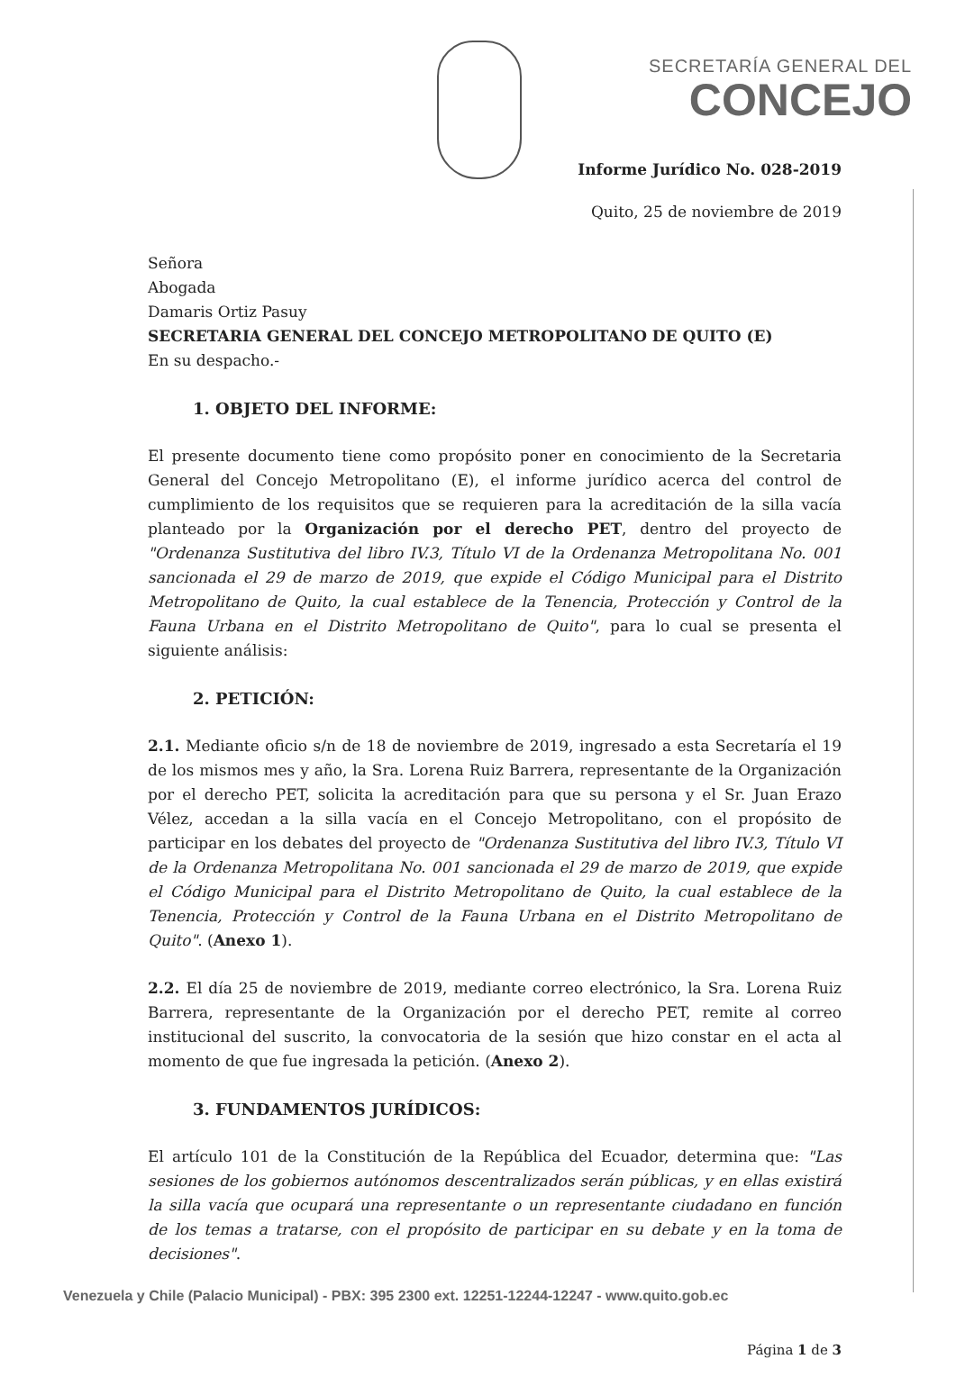SECRETARÍA GENERAL DEL
CONCEJO
Informe Jurídico No. 028-2019
Quito, 25 de noviembre de 2019
Señora
Abogada
Damaris Ortiz Pasuy
SECRETARIA GENERAL DEL CONCEJO METROPOLITANO DE QUITO (E)
En su despacho.-
1. OBJETO DEL INFORME:
El presente documento tiene como propósito poner en conocimiento de la Secretaria General del Concejo Metropolitano (E), el informe jurídico acerca del control de cumplimiento de los requisitos que se requieren para la acreditación de la silla vacía planteado por la Organización por el derecho PET, dentro del proyecto de "Ordenanza Sustitutiva del libro IV.3, Título VI de la Ordenanza Metropolitana No. 001 sancionada el 29 de marzo de 2019, que expide el Código Municipal para el Distrito Metropolitano de Quito, la cual establece de la Tenencia, Protección y Control de la Fauna Urbana en el Distrito Metropolitano de Quito", para lo cual se presenta el siguiente análisis:
2. PETICIÓN:
2.1. Mediante oficio s/n de 18 de noviembre de 2019, ingresado a esta Secretaría el 19 de los mismos mes y año, la Sra. Lorena Ruiz Barrera, representante de la Organización por el derecho PET, solicita la acreditación para que su persona y el Sr. Juan Erazo Vélez, accedan a la silla vacía en el Concejo Metropolitano, con el propósito de participar en los debates del proyecto de "Ordenanza Sustitutiva del libro IV.3, Título VI de la Ordenanza Metropolitana No. 001 sancionada el 29 de marzo de 2019, que expide el Código Municipal para el Distrito Metropolitano de Quito, la cual establece de la Tenencia, Protección y Control de la Fauna Urbana en el Distrito Metropolitano de Quito". (Anexo 1).
2.2. El día 25 de noviembre de 2019, mediante correo electrónico, la Sra. Lorena Ruiz Barrera, representante de la Organización por el derecho PET, remite al correo institucional del suscrito, la convocatoria de la sesión que hizo constar en el acta al momento de que fue ingresada la petición. (Anexo 2).
3. FUNDAMENTOS JURÍDICOS:
El artículo 101 de la Constitución de la República del Ecuador, determina que: "Las sesiones de los gobiernos autónomos descentralizados serán públicas, y en ellas existirá la silla vacía que ocupará una representante o un representante ciudadano en función de los temas a tratarse, con el propósito de participar en su debate y en la toma de decisiones".
Página 1 de 3
Venezuela y Chile (Palacio Municipal) - PBX: 395 2300 ext. 12251-12244-12247 - www.quito.gob.ec